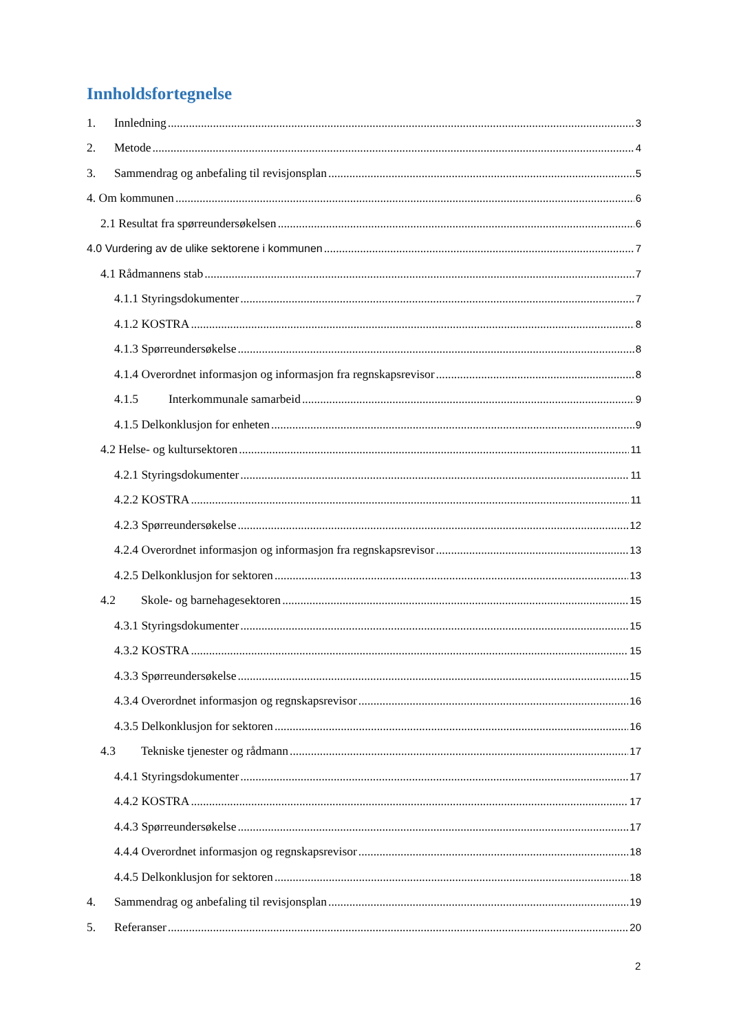Innholdsfortegnelse
1. Innledning 3
2. Metode 4
3. Sammendrag og anbefaling til revisjonsplan 5
4. Om kommunen 6
2.1 Resultat fra spørreundersøkelsen 6
4.0 Vurdering av de ulike sektorene i kommunen 7
4.1 Rådmannens stab 7
4.1.1 Styringsdokumenter 7
4.1.2 KOSTRA 8
4.1.3 Spørreundersøkelse 8
4.1.4 Overordnet informasjon og informasjon fra regnskapsrevisor 8
4.1.5 Interkommunale samarbeid 9
4.1.5 Delkonklusjon for enheten 9
4.2 Helse- og kultursektoren 11
4.2.1 Styringsdokumenter 11
4.2.2 KOSTRA 11
4.2.3 Spørreundersøkelse 12
4.2.4 Overordnet informasjon og informasjon fra regnskapsrevisor 13
4.2.5 Delkonklusjon for sektoren 13
4.2 Skole- og barnehagesektoren 15
4.3.1 Styringsdokumenter 15
4.3.2 KOSTRA 15
4.3.3 Spørreundersøkelse 15
4.3.4 Overordnet informasjon og regnskapsrevisor 16
4.3.5 Delkonklusjon for sektoren 16
4.3 Tekniske tjenester og rådmann 17
4.4.1 Styringsdokumenter 17
4.4.2 KOSTRA 17
4.4.3 Spørreundersøkelse 17
4.4.4 Overordnet informasjon og regnskapsrevisor 18
4.4.5 Delkonklusjon for sektoren 18
4. Sammendrag og anbefaling til revisjonsplan 19
5. Referanser 20
2